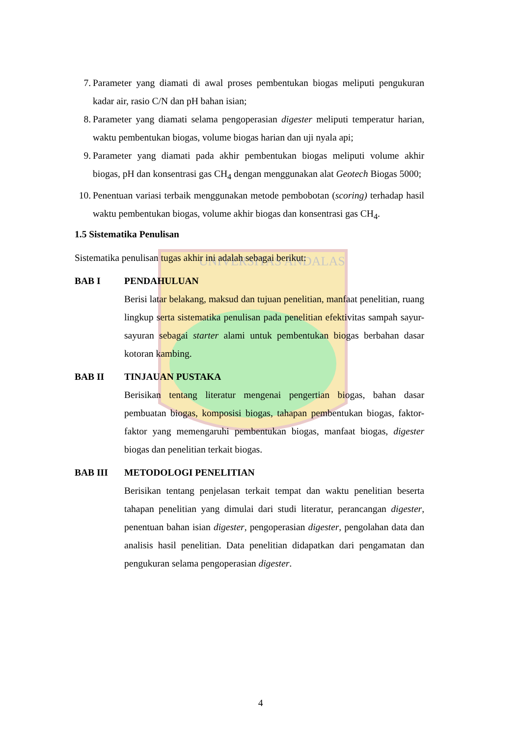UNIVERSITAS ANDALAS
7. Parameter yang diamati di awal proses pembentukan biogas meliputi pengukuran kadar air, rasio C/N dan pH bahan isian;
8. Parameter yang diamati selama pengoperasian digester meliputi temperatur harian, waktu pembentukan biogas, volume biogas harian dan uji nyala api;
9. Parameter yang diamati pada akhir pembentukan biogas meliputi volume akhir biogas, pH dan konsentrasi gas CH<sub>4</sub> dengan menggunakan alat Geotech Biogas 5000;
10. Penentuan variasi terbaik menggunakan metode pembobotan (scoring) terhadap hasil waktu pembentukan biogas, volume akhir biogas dan konsentrasi gas CH<sub>4</sub>.
1.5 Sistematika Penulisan
Sistematika penulisan tugas akhir ini adalah sebagai berikut:
BAB I PENDAHULUAN
Berisi latar belakang, maksud dan tujuan penelitian, manfaat penelitian, ruang lingkup serta sistematika penulisan pada penelitian efektivitas sampah sayur-sayuran sebagai starter alami untuk pembentukan biogas berbahan dasar kotoran kambing.
BAB II TINJAUAN PUSTAKA
Berisikan tentang literatur mengenai pengertian biogas, bahan dasar pembuatan biogas, komposisi biogas, tahapan pembentukan biogas, faktor-faktor yang memengaruhi pembentukan biogas, manfaat biogas, digester biogas dan penelitian terkait biogas.
BAB III METODOLOGI PENELITIAN
Berisikan tentang penjelasan terkait tempat dan waktu penelitian beserta tahapan penelitian yang dimulai dari studi literatur, perancangan digester, penentuan bahan isian digester, pengoperasian digester, pengolahan data dan analisis hasil penelitian. Data penelitian didapatkan dari pengamatan dan pengukuran selama pengoperasian digester.
4